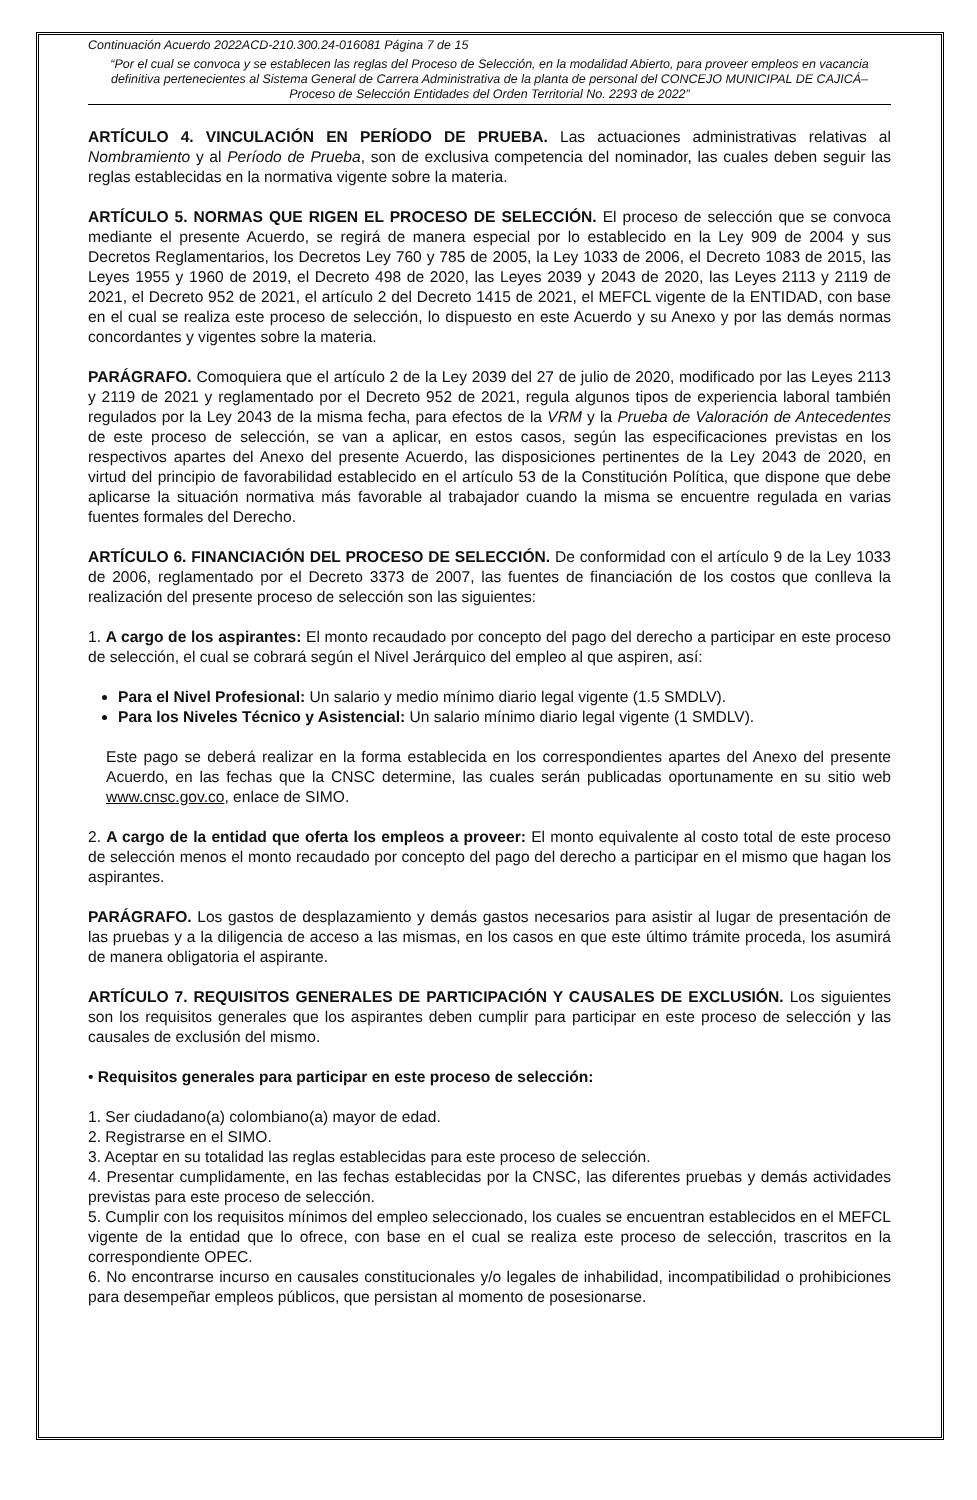Continuación Acuerdo 2022ACD-210.300.24-016081 Página 7 de 15
“Por el cual se convoca y se establecen las reglas del Proceso de Selección, en la modalidad Abierto, para proveer empleos en vacancia definitiva pertenecientes al Sistema General de Carrera Administrativa de la planta de personal del CONCEJO MUNICIPAL DE CAJICÁ– Proceso de Selección Entidades del Orden Territorial No. 2293 de 2022”
ARTÍCULO 4. VINCULACIÓN EN PERÍODO DE PRUEBA. Las actuaciones administrativas relativas al Nombramiento y al Período de Prueba, son de exclusiva competencia del nominador, las cuales deben seguir las reglas establecidas en la normativa vigente sobre la materia.
ARTÍCULO 5. NORMAS QUE RIGEN EL PROCESO DE SELECCIÓN. El proceso de selección que se convoca mediante el presente Acuerdo, se regirá de manera especial por lo establecido en la Ley 909 de 2004 y sus Decretos Reglamentarios, los Decretos Ley 760 y 785 de 2005, la Ley 1033 de 2006, el Decreto 1083 de 2015, las Leyes 1955 y 1960 de 2019, el Decreto 498 de 2020, las Leyes 2039 y 2043 de 2020, las Leyes 2113 y 2119 de 2021, el Decreto 952 de 2021, el artículo 2 del Decreto 1415 de 2021, el MEFCL vigente de la ENTIDAD, con base en el cual se realiza este proceso de selección, lo dispuesto en este Acuerdo y su Anexo y por las demás normas concordantes y vigentes sobre la materia.
PARÁGRAFO. Comoquiera que el artículo 2 de la Ley 2039 del 27 de julio de 2020, modificado por las Leyes 2113 y 2119 de 2021 y reglamentado por el Decreto 952 de 2021, regula algunos tipos de experiencia laboral también regulados por la Ley 2043 de la misma fecha, para efectos de la VRM y la Prueba de Valoración de Antecedentes de este proceso de selección, se van a aplicar, en estos casos, según las especificaciones previstas en los respectivos apartes del Anexo del presente Acuerdo, las disposiciones pertinentes de la Ley 2043 de 2020, en virtud del principio de favorabilidad establecido en el artículo 53 de la Constitución Política, que dispone que debe aplicarse la situación normativa más favorable al trabajador cuando la misma se encuentre regulada en varias fuentes formales del Derecho.
ARTÍCULO 6. FINANCIACIÓN DEL PROCESO DE SELECCIÓN. De conformidad con el artículo 9 de la Ley 1033 de 2006, reglamentado por el Decreto 3373 de 2007, las fuentes de financiación de los costos que conlleva la realización del presente proceso de selección son las siguientes:
1. A cargo de los aspirantes: El monto recaudado por concepto del pago del derecho a participar en este proceso de selección, el cual se cobrará según el Nivel Jerárquico del empleo al que aspiren, así:
Para el Nivel Profesional: Un salario y medio mínimo diario legal vigente (1.5 SMDLV).
Para los Niveles Técnico y Asistencial: Un salario mínimo diario legal vigente (1 SMDLV).
Este pago se deberá realizar en la forma establecida en los correspondientes apartes del Anexo del presente Acuerdo, en las fechas que la CNSC determine, las cuales serán publicadas oportunamente en su sitio web www.cnsc.gov.co, enlace de SIMO.
2. A cargo de la entidad que oferta los empleos a proveer: El monto equivalente al costo total de este proceso de selección menos el monto recaudado por concepto del pago del derecho a participar en el mismo que hagan los aspirantes.
PARÁGRAFO. Los gastos de desplazamiento y demás gastos necesarios para asistir al lugar de presentación de las pruebas y a la diligencia de acceso a las mismas, en los casos en que este último trámite proceda, los asumirá de manera obligatoria el aspirante.
ARTÍCULO 7. REQUISITOS GENERALES DE PARTICIPACIÓN Y CAUSALES DE EXCLUSIÓN. Los siguientes son los requisitos generales que los aspirantes deben cumplir para participar en este proceso de selección y las causales de exclusión del mismo.
• Requisitos generales para participar en este proceso de selección:
1. Ser ciudadano(a) colombiano(a) mayor de edad.
2. Registrarse en el SIMO.
3. Aceptar en su totalidad las reglas establecidas para este proceso de selección.
4. Presentar cumplidamente, en las fechas establecidas por la CNSC, las diferentes pruebas y demás actividades previstas para este proceso de selección.
5. Cumplir con los requisitos mínimos del empleo seleccionado, los cuales se encuentran establecidos en el MEFCL vigente de la entidad que lo ofrece, con base en el cual se realiza este proceso de selección, trascritos en la correspondiente OPEC.
6. No encontrarse incurso en causales constitucionales y/o legales de inhabilidad, incompatibilidad o prohibiciones para desempeñar empleos públicos, que persistan al momento de posesionarse.